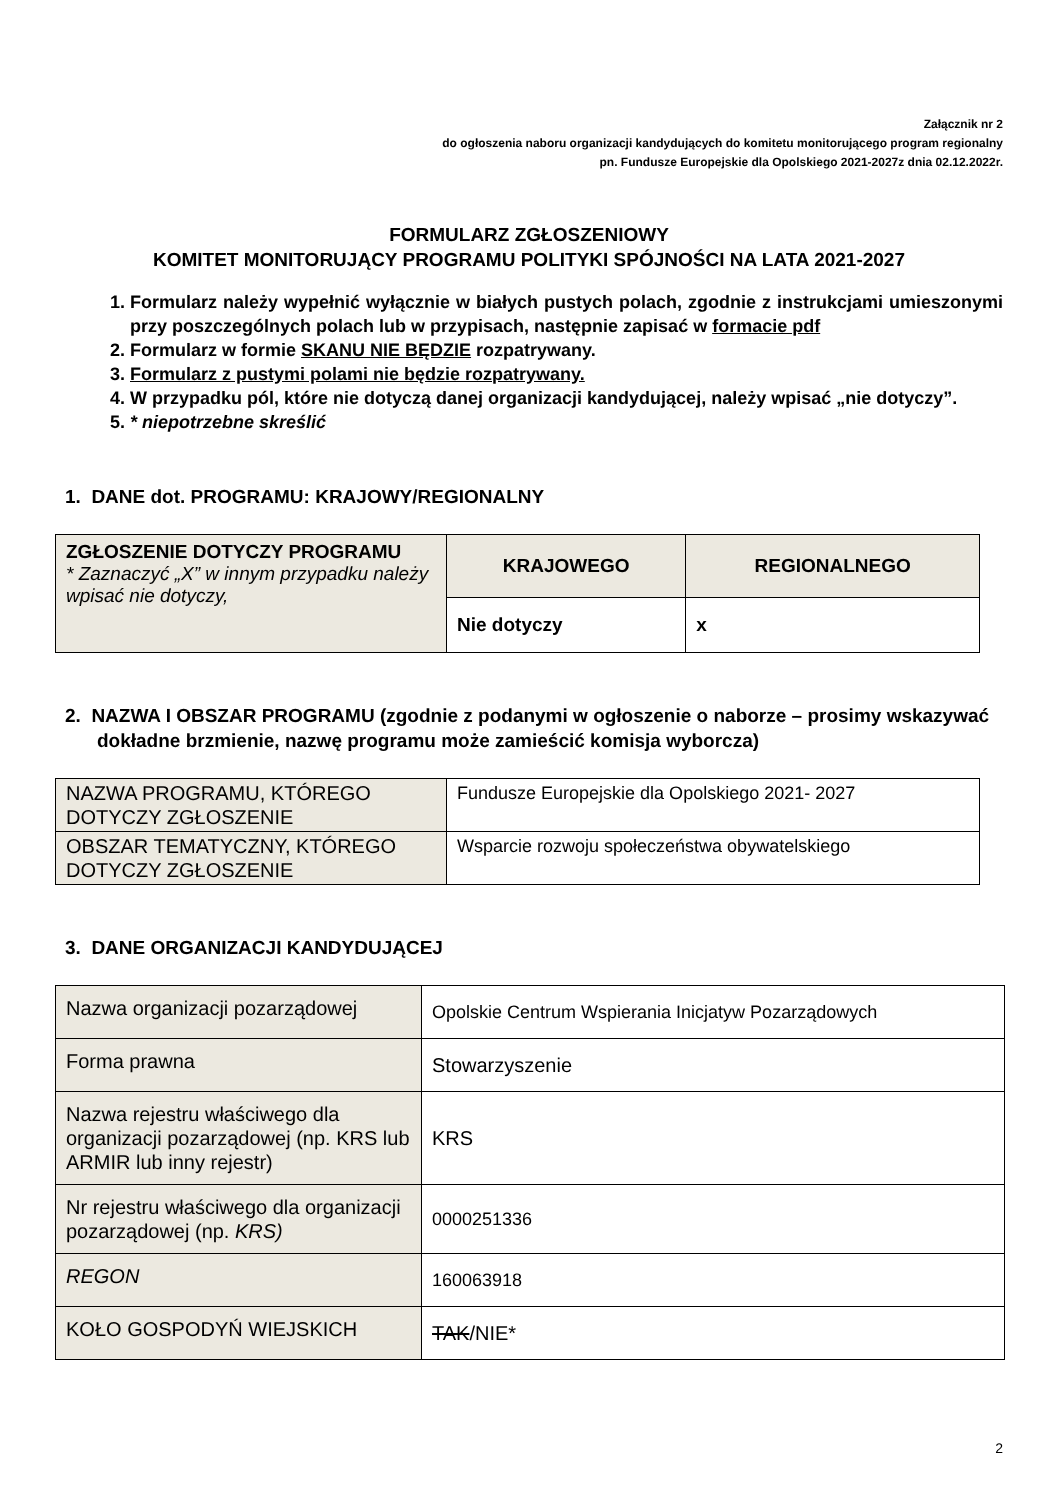Załącznik nr 2
do ogłoszenia naboru organizacji kandydujących do komitetu monitorującego program regionalny
pn. Fundusze Europejskie dla Opolskiego 2021-2027z dnia 02.12.2022r.
FORMULARZ ZGŁOSZENIOWY
KOMITET MONITORUJĄCY PROGRAMU POLITYKI SPÓJNOŚCI NA LATA 2021-2027
1. Formularz należy wypełnić wyłącznie w białych pustych polach, zgodnie z instrukcjami umieszonymi przy poszczególnych polach lub w przypisach, następnie zapisać w formacie pdf
2. Formularz w formie SKANU NIE BĘDZIE rozpatrywany.
3. Formularz z pustymi polami nie będzie rozpatrywany.
4. W przypadku pól, które nie dotyczą danej organizacji kandydującej, należy wpisać „nie dotyczy”.
5. * niepotrzebne skreślić
1. DANE dot. PROGRAMU: KRAJOWY/REGIONALNY
| ZGŁOSZENIE DOTYCZY PROGRAMU * Zaznaczyć „X” w innym przypadku należy wpisać nie dotyczy, | KRAJOWEGO | REGIONALNEGO |
| | Nie dotyczy | x |
2. NAZWA I OBSZAR PROGRAMU (zgodnie z podanymi w ogłoszenie o naborze – prosimy wskazywać dokładne brzmienie, nazwę programu może zamieścić komisja wyborcza)
| NAZWA PROGRAMU, KTÓREGO DOTYCZY ZGŁOSZENIE | Fundusze Europejskie dla Opolskiego 2021- 2027 |
| OBSZAR TEMATYCZNY, KTÓREGO DOTYCZY ZGŁOSZENIE | Wsparcie rozwoju społeczeństwa obywatelskiego |
3. DANE ORGANIZACJI KANDYDUJĄCEJ
| Nazwa organizacji pozarządowej | Opolskie Centrum Wspierania Inicjatyw Pozarządowych |
| Forma prawna | Stowarzyszenie |
| Nazwa rejestru właściwego dla organizacji pozarządowej (np. KRS lub ARMIR lub inny rejestr) | KRS |
| Nr rejestru właściwego dla organizacji pozarządowej (np. KRS) | 0000251336 |
| REGON | 160063918 |
| KOŁO GOSPODYŃ WIEJSKICH | TAK /NIE* |
2